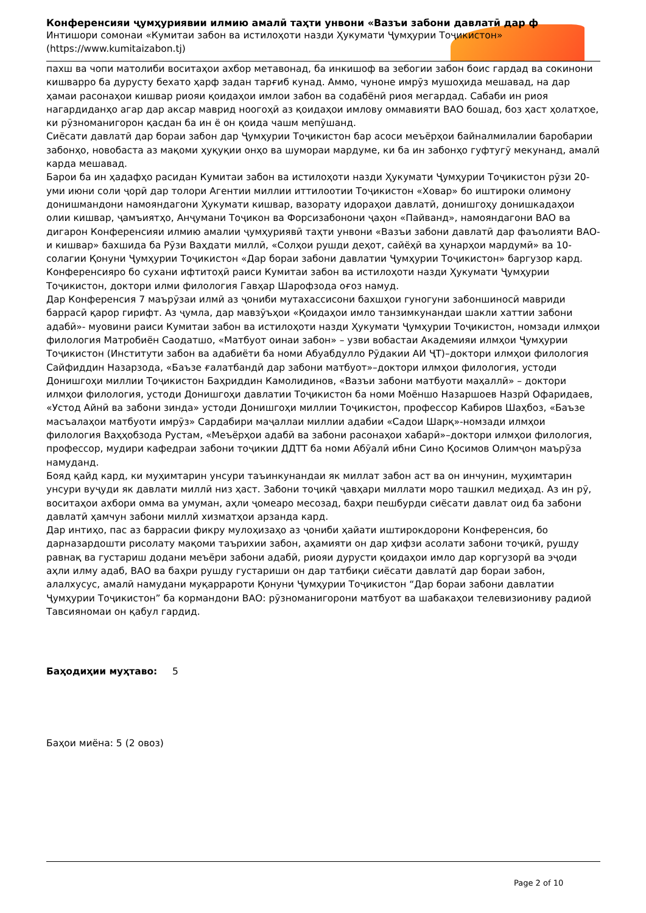Конференсияи ҷумҳуриявии илмию амалӣ таҳти унвони «Вазъи забони давлатӣ дар ф
Интишори сомонаи «Кумитаи забон ва истилоҳоти назди Ҳукумати Ҷумҳурии Тоҷикистон» (https://www.kumitaizabon.tj)
пахш ва чопи матолиби воситаҳои ахбор метавонад, ба инкишоф ва зебогии забон боис гардад ва сокинони кишварро ба дурусту бехато ҳарф задан тарғиб кунад. Аммо, чуноне имрӯз мушоҳида мешавад, на дар ҳамаи расонаҳои кишвар риояи қоидаҳои имлои забон ва содабёнӣ риоя мегардад. Сабаби ин риоя нагардиданҳо агар дар аксар маврид ноогоҳӣ аз қоидаҳои имлову оммавияти ВАО бошад, боз ҳаст ҳолатҳое, ки рӯзноманигорон қасдан ба ин ё он қоида чашм мепӯшанд.
Сиёсати давлатӣ дар бораи забон дар Ҷумҳурии Тоҷикистон бар асоси меъёрҳои байналмилалии баробарии забонҳо, новобаста аз мақоми ҳуқуқии онҳо ва шумораи мардуме, ки ба ин забонҳо гуфтугӯ мекунанд, амалӣ карда мешавад.
Барои ба ин ҳадафҳо расидан Кумитаи забон ва истилоҳоти назди Ҳукумати Ҷумҳурии Тоҷикистон рӯзи 20-уми июни соли ҷорӣ дар толори Агентии миллии иттилоотии Тоҷикистон «Ховар» бо иштироки олимону донишмандони намояндагони Ҳукумати кишвар, вазорату идораҳои давлатӣ, донишгоҳу донишкадаҳои олии кишвар, ҷамъиятҳо, Анҷумани Тоҷикон ва Форсизабонони ҷаҳон «Пайванд», намояндагони ВАО ва дигарон Конференсияи илмию амалии ҷумҳуриявӣ таҳти унвони «Вазъи забони давлатӣ дар фаъолияти ВАО-и кишвар» бахшида ба Рӯзи Ваҳдати миллӣ, «Солҳои рушди деҳот, сайёҳӣ ва ҳунарҳои мардумӣ» ва 10-солагии Қонуни Ҷумҳурии Тоҷикистон «Дар бораи забони давлатии Ҷумҳурии Тоҷикистон» баргузор кард.
Конференсияро бо сухани ифтитоҳӣ раиси Кумитаи забон ва истилоҳоти назди Ҳукумати Ҷумҳурии Тоҷикистон, доктори илми филология Гавҳар Шарофзода оғоз намуд.
Дар Конференсия 7 маърӯзаи илмӣ аз ҷониби мутахассисони бахшҳои гуногуни забоншиносӣ мавриди баррасӣ қарор гирифт. Аз ҷумла, дар мавзӯъҳои «Қоидаҳои имло танзимкунандаи шакли хаттии забони адабӣ»- муовини раиси Кумитаи забон ва истилоҳоти назди Ҳукумати Ҷумҳурии Тоҷикистон, номзади илмҳои филология Матробиён Саодатшо, «Матбуот оинаи забон» – узви вобастаи Академияи илмҳои Ҷумҳурии Тоҷикистон (Институти забон ва адабиёти ба номи Абуабдулло Рӯдакии АИ ҶТ)–доктори илмҳои филология Сайфиддин Назарзода, «Баъзе ғалатбандӣ дар забони матбуот»–доктори илмҳои филология, устоди Донишгоҳи миллии Тоҷикистон Баҳриддин Камолидинов, «Вазъи забони матбуоти маҳаллӣ» – доктори илмҳои филология, устоди Донишгоҳи давлатии Тоҷикистон ба номи Моёншо Назаршоев Назрӣ Офаридаев, «Устод Айнӣ ва забони зинда» устоди Донишгоҳи миллии Тоҷикистон, профессор Кабиров Шаҳбоз, «Баъзе масъалаҳои матбуоти имрӯз» Сардабири маҷаллаи миллии адабии «Садои Шарқ»-номзади илмҳои филология Ваҳҳобзода Рустам, «Меъёрҳои адабӣ ва забони расонаҳои хабарӣ»–доктори илмҳои филология, профессор, мудири кафедраи забони тоҷикии ДДТТ ба номи Абӯалӣ ибни Сино Қосимов Олимҷон маърӯза намуданд.
Бояд қайд кард, ки муҳимтарин унсури таъинкунандаи як миллат забон аст ва он инчунин, муҳимтарин унсури вуҷуди як давлати миллӣ низ ҳаст. Забони тоҷикӣ ҷавҳари миллати моро ташкил медиҳад. Аз ин рӯ, воситаҳои ахбори омма ва умуман, аҳли ҷомеаро месозад, баҳри пешбурди сиёсати давлат оид ба забони давлатӣ ҳамчун забони миллӣ хизматҳои арзанда кард.
Дар интиҳо, пас аз баррасии фикру мулоҳизаҳо аз ҷониби ҳайати иштирокдорони Конференсия, бо дарназардошти рисолату мақоми таърихии забон, аҳамияти он дар ҳифзи асолати забони тоҷикӣ, рушду равнақ ва густариш додани меъёри забони адабӣ, риояи дурусти қоидаҳои имло дар коргузорӣ ва эҷоди аҳли илму адаб, ВАО ва баҳри рушду густариши он дар татбиқи сиёсати давлатӣ дар бораи забон, алалхусус, амалӣ намудани муқаррароти Қонуни Ҷумҳурии Тоҷикистон “Дар бораи забони давлатии Ҷумҳурии Тоҷикистон” ба кормандони ВАО: рӯзноманигорони матбуот ва шабакаҳои телевизиониву радиой Тавсияномаи он қабул гардид.
Баҳодиҳии муҳтаво: 5
Баҳои миёна: 5 (2 овоз)
Page 2 of 10